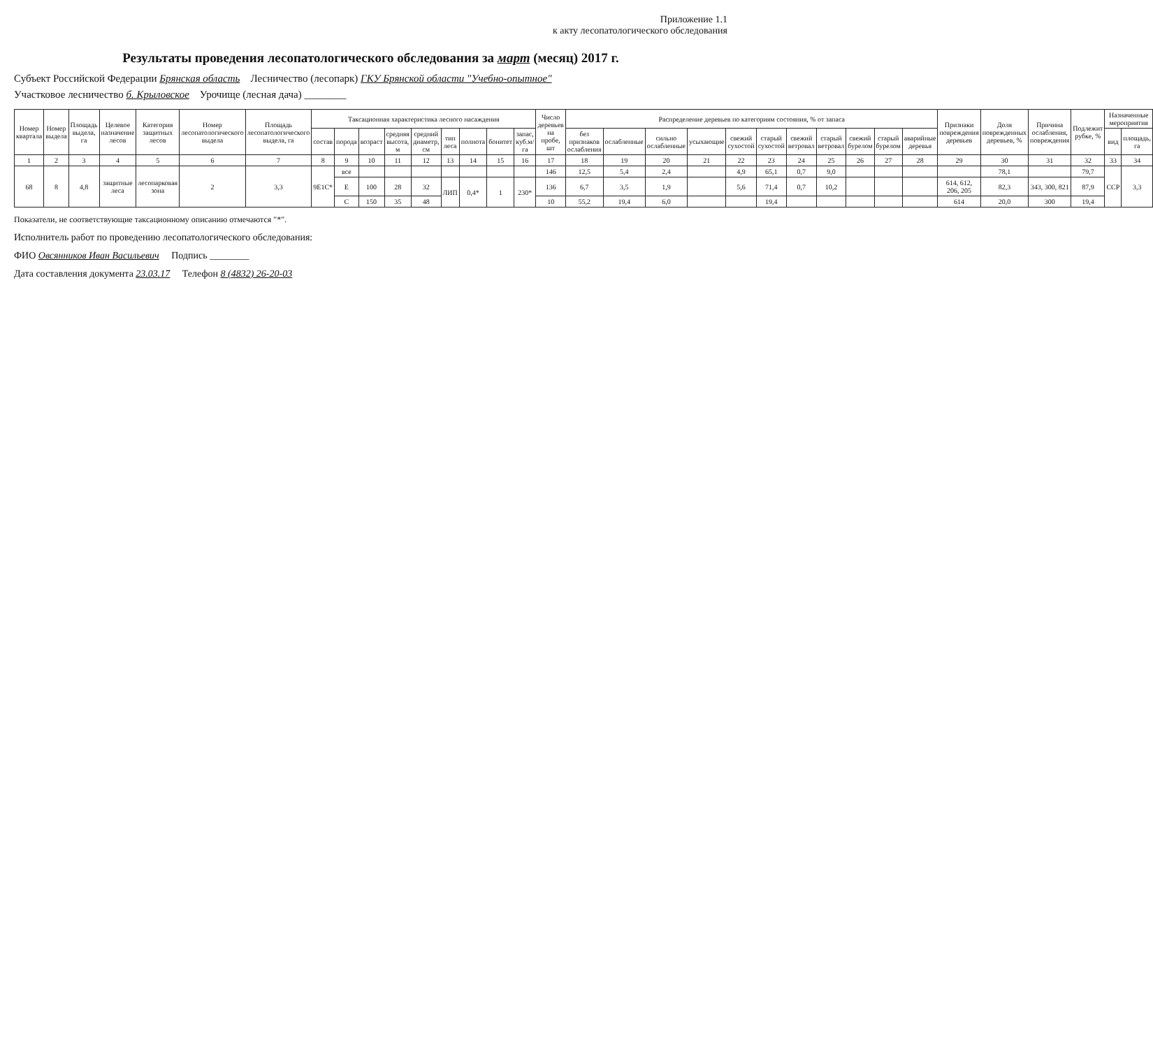Приложение 1.1
к акту лесопатологического обследования
Результаты проведения лесопатологического обследования за март (месяц) 2017 г.
Субъект Российской Федерации Брянская область Лесничество (лесопарк) ГКУ Брянской области "Учебно-опытное"
Участковое лесничество б. Крыловское Урочище (лесная дача) ________
| Номер квартала | Номер выдела | Площадь выдела, га | Целевое назначение лесов | Категория защитных лесов | Номер лесопатологического выдела | Площадь лесопатологического выдела, га | Таксационная характеристика лесного насаждения | | | | | | | | | Число деревьев на пробе, шт | Распределение деревьев по категориям состояния, % от запаса | | | | | | | | | | | Признаки повреждения деревьев | Доля поврежденных деревьев, % | Причина ослабления, повреждения | Подлежит рубке, % | Назначенные мероприятия | |
| --- | --- | --- | --- | --- | --- | --- | --- | --- | --- | --- | --- | --- | --- | --- | --- | --- | --- | --- | --- | --- | --- | --- | --- | --- | --- | --- | --- | --- | --- | --- | --- | --- | --- |
| | | | | | | | состав | порода | возраст | средняя высота, м | средний диаметр, см | тип леса | полнота | бонитет | запас, куб.м/га | | без признаков ослабления | ослабленные | сильно ослабленные | усыхающие | свежий сухостой | старый сухостой | свежий ветровал | старый ветровал | свежий бурелом | старый бурелом | аварийные деревья | | | | | вид | площадь, га |
| 1 | 2 | 3 | 4 | 5 | 6 | 7 | 8 | 9 | 10 | 11 | 12 | 13 | 14 | 15 | 16 | 17 | 18 | 19 | 20 | 21 | 22 | 23 | 24 | 25 | 26 | 27 | 28 | 29 | 30 | 31 | 32 | 33 | 34 |
| 68 | 8 | 4,8 | защитные леса | лесопарковая зона | 2 | 3,3 | 9Е1С* | все | | | | | | | | 146 | 12,5 | 5,4 | 2,4 | | 4,9 | 65,1 | 0,7 | 9,0 | | | | | 78,1 | | 79,7 | ССР | 3,3 |
| | | | | | | | | Е | 100 | 28 | 32 | ЛИП | 0,4* | 1 | 230* | 136 | 6,7 | 3,5 | 1,9 | | 5,6 | 71,4 | 0,7 | 10,2 | | | | 614, 612, 206, 205 | 82,3 | 343, 300, 821 | 87,9 | | |
| | | | | | | | | С | 150 | 35 | 48 | | | | | 10 | 55,2 | 19,4 | 6,0 | | | 19,4 | | | | | | 614 | 20,0 | 300 | 19,4 | | |
Показатели, не соответствующие таксационному описанию отмечаются "*".
Исполнитель работ по проведению лесопатологического обследования:
ФИО Овсянников Иван Васильевич Подпись ________
Дата составления документа 23.03.17 Телефон 8 (4832) 26-20-03